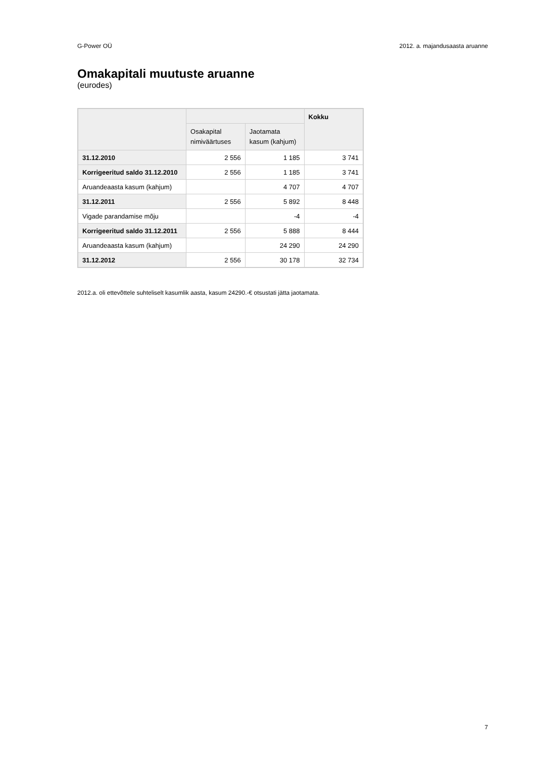G-Power OÜ 2012. a. majandusaasta aruanne
Omakapitali muutuste aruanne
(eurodes)
| | | | Kokku |
| --- | --- | --- | --- |
| | Osakapital nimiväärtuses | Jaotamata kasum (kahjum) | |
| 31.12.2010 | 2 556 | 1 185 | 3 741 |
| Korrigeeritud saldo 31.12.2010 | 2 556 | 1 185 | 3 741 |
| Aruandeaasta kasum (kahjum) | | 4 707 | 4 707 |
| 31.12.2011 | 2 556 | 5 892 | 8 448 |
| Vigade parandamise mõju | | -4 | -4 |
| Korrigeeritud saldo 31.12.2011 | 2 556 | 5 888 | 8 444 |
| Aruandeaasta kasum (kahjum) | | 24 290 | 24 290 |
| 31.12.2012 | 2 556 | 30 178 | 32 734 |
2012.a. oli ettevõttele suhteliselt kasumlik aasta, kasum 24290.-€ otsustati jätta jaotamata.
7